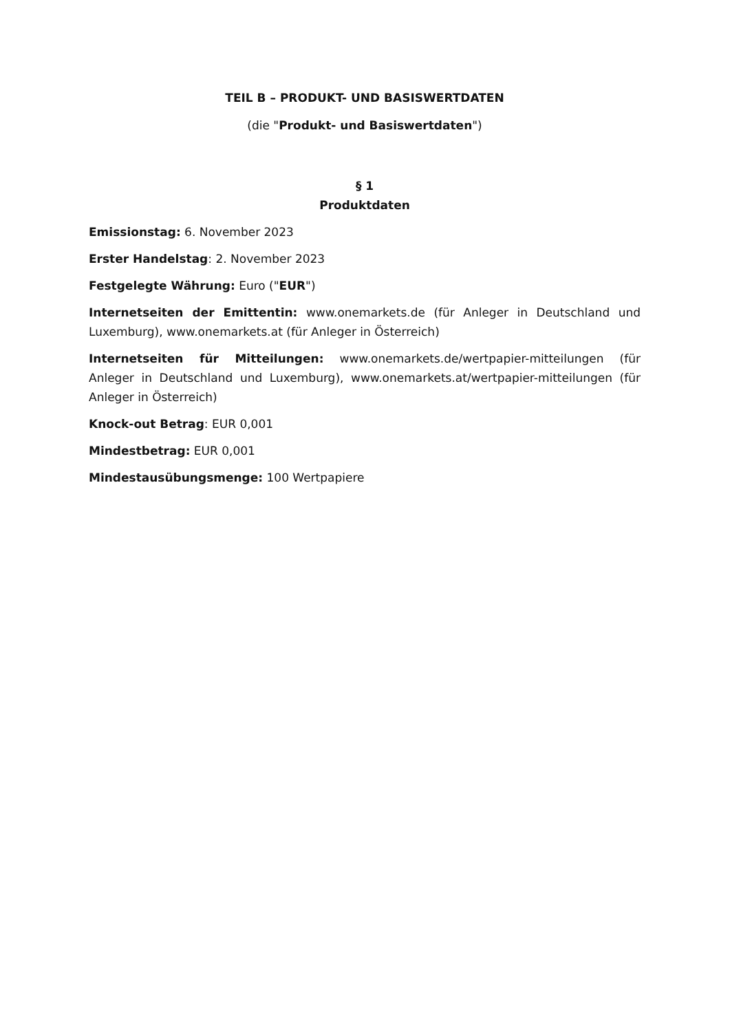TEIL B – PRODUKT- UND BASISWERTDATEN
(die "Produkt- und Basiswertdaten")
§ 1
Produktdaten
Emissionstag: 6. November 2023
Erster Handelstag: 2. November 2023
Festgelegte Währung: Euro ("EUR")
Internetseiten der Emittentin: www.onemarkets.de (für Anleger in Deutschland und Luxemburg), www.onemarkets.at (für Anleger in Österreich)
Internetseiten für Mitteilungen: www.onemarkets.de/wertpapier-mitteilungen (für Anleger in Deutschland und Luxemburg), www.onemarkets.at/wertpapier-mitteilungen (für Anleger in Österreich)
Knock-out Betrag: EUR 0,001
Mindestbetrag: EUR 0,001
Mindestausübungsmenge: 100 Wertpapiere